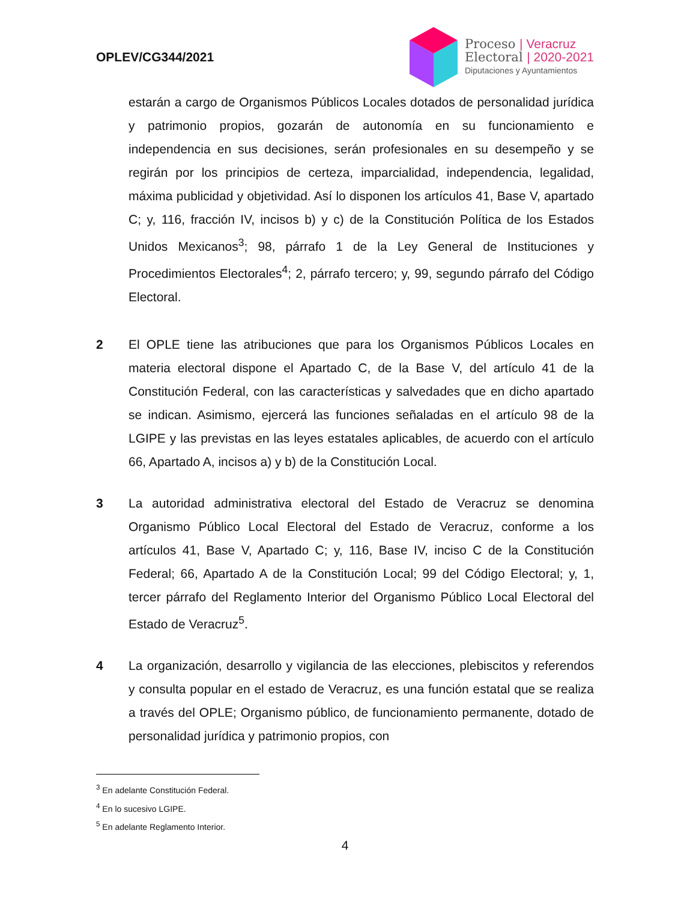OPLEV/CG344/2021
Proceso | Veracruz
Electoral | 2020-2021
Diputaciones y Ayuntamientos
estarán a cargo de Organismos Públicos Locales dotados de personalidad jurídica y patrimonio propios, gozarán de autonomía en su funcionamiento e independencia en sus decisiones, serán profesionales en su desempeño y se regirán por los principios de certeza, imparcialidad, independencia, legalidad, máxima publicidad y objetividad. Así lo disponen los artículos 41, Base V, apartado C; y, 116, fracción IV, incisos b) y c) de la Constitución Política de los Estados Unidos Mexicanos<sup>3</sup>; 98, párrafo 1 de la Ley General de Instituciones y Procedimientos Electorales<sup>4</sup>; 2, párrafo tercero; y, 99, segundo párrafo del Código Electoral.
2 El OPLE tiene las atribuciones que para los Organismos Públicos Locales en materia electoral dispone el Apartado C, de la Base V, del artículo 41 de la Constitución Federal, con las características y salvedades que en dicho apartado se indican. Asimismo, ejercerá las funciones señaladas en el artículo 98 de la LGIPE y las previstas en las leyes estatales aplicables, de acuerdo con el artículo 66, Apartado A, incisos a) y b) de la Constitución Local.
3 La autoridad administrativa electoral del Estado de Veracruz se denomina Organismo Público Local Electoral del Estado de Veracruz, conforme a los artículos 41, Base V, Apartado C; y, 116, Base IV, inciso C de la Constitución Federal; 66, Apartado A de la Constitución Local; 99 del Código Electoral; y, 1, tercer párrafo del Reglamento Interior del Organismo Público Local Electoral del Estado de Veracruz<sup>5</sup>.
4 La organización, desarrollo y vigilancia de las elecciones, plebiscitos y referendos y consulta popular en el estado de Veracruz, es una función estatal que se realiza a través del OPLE; Organismo público, de funcionamiento permanente, dotado de personalidad jurídica y patrimonio propios, con
<sup>3</sup> En adelante Constitución Federal.
<sup>4</sup> En lo sucesivo LGIPE.
<sup>5</sup> En adelante Reglamento Interior.
4